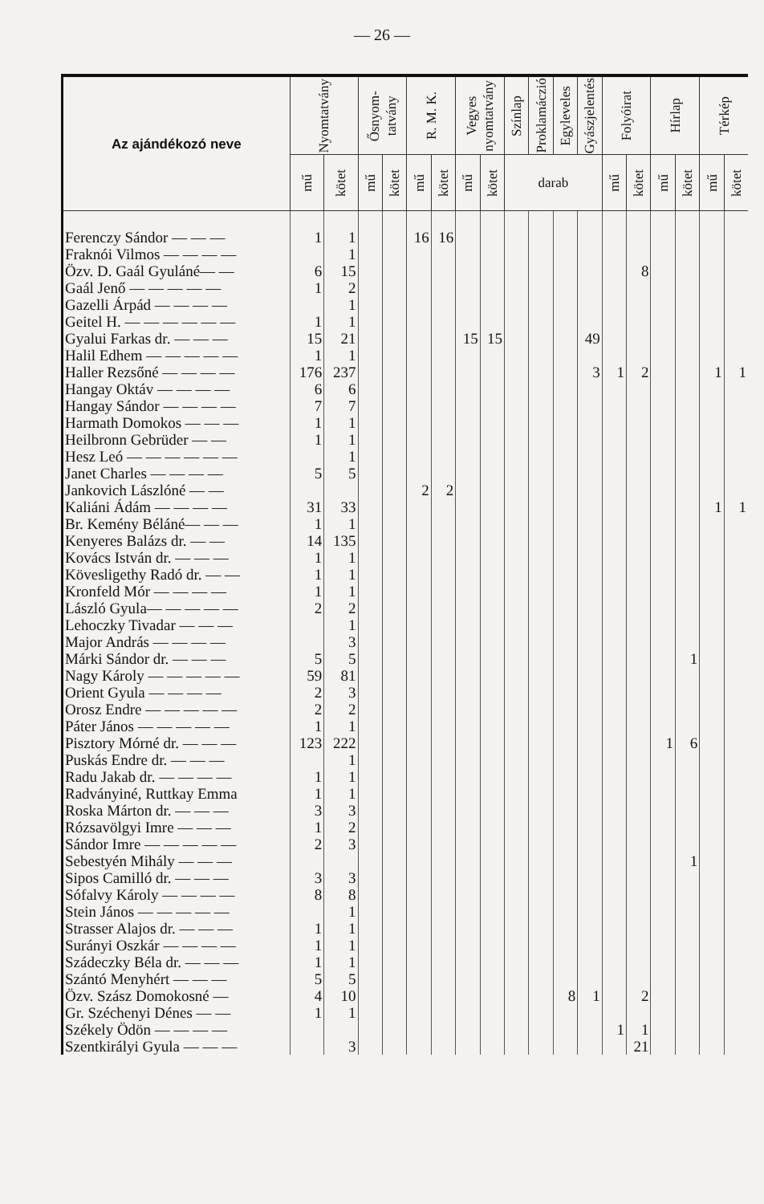— 26 —
| Az ajándékozó neve | Nyomtatvány | | Ősnyom- tatvány | | R. M. K. | | Vegyes nyomtatvány | | Színlap | Proklamáczió | Egyleveles | Gyászjelentés | Folyóirat | | Hírlap | | Térkép | |
| --- | --- | --- | --- | --- | --- | --- | --- | --- | --- | --- | --- | --- | --- | --- | --- | --- | --- | --- |
| | mű | kötet | mű | kötet | mű | kötet | mű | kötet | darab | | | | mű | kötet | mű | kötet | mű | kötet |
| Ferenczy Sándor — — — | 1 | 1 | | | 16 | 16 | | | | | | | | | | | | |
| Fraknói Vilmos — — — — | | 1 | | | | | | | | | | | | | | | | |
| Özv. D. Gaál Gyuláné— — | 6 | 15 | | | | | | | | | | | | 8 | | | | |
| Gaál Jenő — — — — — | 1 | 2 | | | | | | | | | | | | | | | | |
| Gazelli Árpád — — — — | | 1 | | | | | | | | | | | | | | | | |
| Geitel H. — — — — — — | 1 | 1 | | | | | | | | | | | | | | | | |
| Gyalui Farkas dr. — — — | 15 | 21 | | | | | 15 | 15 | | | | 49 | | | | | | |
| Halil Edhem — — — — — | 1 | 1 | | | | | | | | | | | | | | | | |
| Haller Rezsőné — — — — | 176 | 237 | | | | | | | | | | 3 | 1 | 2 | | | 1 | 1 |
| Hangay Oktáv — — — — | 6 | 6 | | | | | | | | | | | | | | | | |
| Hangay Sándor — — — — | 7 | 7 | | | | | | | | | | | | | | | | |
| Harmath Domokos — — — | 1 | 1 | | | | | | | | | | | | | | | | |
| Heilbronn Gebrüder — — | 1 | 1 | | | | | | | | | | | | | | | | |
| Hesz Leó — — — — — — | | 1 | | | | | | | | | | | | | | | | |
| Janet Charles — — — — | 5 | 5 | | | | | | | | | | | | | | | | |
| Jankovich Lászlóné — — | | | | | 2 | 2 | | | | | | | | | | | | |
| Kaliáni Ádám — — — — | 31 | 33 | | | | | | | | | | | | | | | 1 | 1 |
| Br. Kemény Béláné— — — | 1 | 1 | | | | | | | | | | | | | | | | |
| Kenyeres Balázs dr. — — | 14 | 135 | | | | | | | | | | | | | | | | |
| Kovács István dr. — — — | 1 | 1 | | | | | | | | | | | | | | | | |
| Kövesligethy Radó dr. — — | 1 | 1 | | | | | | | | | | | | | | | | |
| Kronfeld Mór — — — — | 1 | 1 | | | | | | | | | | | | | | | | |
| László Gyula— — — — — | 2 | 2 | | | | | | | | | | | | | | | | |
| Lehoczky Tivadar — — — | | 1 | | | | | | | | | | | | | | | | |
| Major András — — — — | | 3 | | | | | | | | | | | | | | | | |
| Márki Sándor dr. — — — | 5 | 5 | | | | | | | | | | | | | | 1 | | |
| Nagy Károly — — — — — | 59 | 81 | | | | | | | | | | | | | | | | |
| Orient Gyula — — — — | 2 | 3 | | | | | | | | | | | | | | | | |
| Orosz Endre — — — — — | 2 | 2 | | | | | | | | | | | | | | | | |
| Páter János — — — — — | 1 | 1 | | | | | | | | | | | | | | | | |
| Pisztory Mórné dr. — — — | 123 | 222 | | | | | | | | | | | | | 1 | 6 | | |
| Puskás Endre dr. — — — | | 1 | | | | | | | | | | | | | | | | |
| Radu Jakab dr. — — — — | 1 | 1 | | | | | | | | | | | | | | | | |
| Radványiné, Ruttkay Emma | 1 | 1 | | | | | | | | | | | | | | | | |
| Roska Márton dr. — — — | 3 | 3 | | | | | | | | | | | | | | | | |
| Rózsavölgyi Imre — — — | 1 | 2 | | | | | | | | | | | | | | | | |
| Sándor Imre — — — — — | 2 | 3 | | | | | | | | | | | | | | | | |
| Sebestyén Mihály — — — | | | | | | | | | | | | | | | | 1 | | |
| Sipos Camilló dr. — — — | 3 | 3 | | | | | | | | | | | | | | | | |
| Sófalvy Károly — — — — | 8 | 8 | | | | | | | | | | | | | | | | |
| Stein János — — — — — | | 1 | | | | | | | | | | | | | | | | |
| Strasser Alajos dr. — — — | 1 | 1 | | | | | | | | | | | | | | | | |
| Surányi Oszkár — — — — | 1 | 1 | | | | | | | | | | | | | | | | |
| Szádeczky Béla dr. — — — | 1 | 1 | | | | | | | | | | | | | | | | |
| Szántó Menyhért — — — | 5 | 5 | | | | | | | | | | | | | | | | |
| Özv. Szász Domokosné — | 4 | 10 | | | | | | | | | 8 | 1 | | 2 | | | | |
| Gr. Széchenyi Dénes — — | 1 | 1 | | | | | | | | | | | | | | | | |
| Székely Ödön — — — — | | | | | | | | | | | | | 1 | 1 | | | | |
| Szentkirályi Gyula — — — | | 3 | | | | | | | | | | | | 21 | | | | |